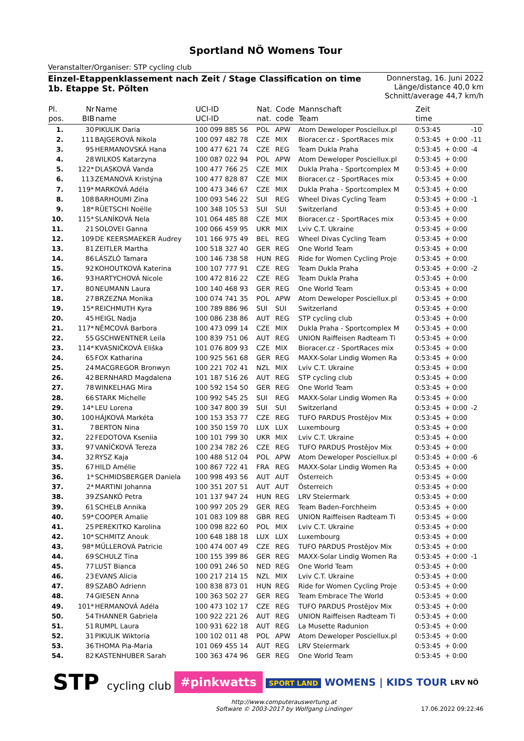Sportland NÖ Womens Tour
Veranstalter/Organiser: STP cycling club
Einzel-Etappenklassement nach Zeit / Stage Classification on time
1b. Etappe St. Pölten
Donnerstag, 16. Juni 2022
Länge/distance 40,0 km
Schnitt/average 44,7 km/h
| Pl. pos. | Nr BIB | Name name | UCI-ID UCI-ID | Nat. nat. | Code code | Mannschaft Team | Zeit time | | |
| --- | --- | --- | --- | --- | --- | --- | --- | --- | --- |
| 1. | 30 | PIKULIK Daria | 100 099 885 56 | POL | APW | Atom Deweloper Posciellux.pl | 0:53:45 | | -10 |
| 2. | 111 | BAJGEROVÁ Nikola | 100 097 482 78 | CZE | MIX | Bioracer.cz - SportRaces mix | 0:53:45 | + 0:00 | -11 |
| 3. | 95 | HERMANOVSKÁ Hana | 100 477 621 74 | CZE | REG | Team Dukla Praha | 0:53:45 | + 0:00 | -4 |
| 4. | 28 | WILKOS Katarzyna | 100 087 022 94 | POL | APW | Atom Deweloper Posciellux.pl | 0:53:45 | + 0:00 | |
| 5. | 122* | DLASKOVÁ Vanda | 100 477 766 25 | CZE | MIX | Dukla Praha - Sportcomplex M | 0:53:45 | + 0:00 | |
| 6. | 113 | ZEMANOVÁ Kristýna | 100 477 828 87 | CZE | MIX | Bioracer.cz - SportRaces mix | 0:53:45 | + 0:00 | |
| 7. | 119* | MARKOVÁ Adéla | 100 473 346 67 | CZE | MIX | Dukla Praha - Sportcomplex M | 0:53:45 | + 0:00 | |
| 8. | 108 | BARHOUMI Zina | 100 093 546 22 | SUI | REG | Wheel Divas Cycling Team | 0:53:45 | + 0:00 | -1 |
| 9. | 18* | RÜETSCHI Noëlle | 100 348 105 53 | SUI | SUI | Switzerland | 0:53:45 | + 0:00 | |
| 10. | 115* | SLANÍKOVÁ Nela | 101 064 485 88 | CZE | MIX | Bioracer.cz - SportRaces mix | 0:53:45 | + 0:00 | |
| 11. | 21 | SOLOVEI Ganna | 100 066 459 95 | UKR | MIX | Lviv C.T. Ukraine | 0:53:45 | + 0:00 | |
| 12. | 109 | DE KEERSMAEKER Audrey | 101 166 975 49 | BEL | REG | Wheel Divas Cycling Team | 0:53:45 | + 0:00 | |
| 13. | 81 | ZEITLER Martha | 100 518 327 40 | GER | REG | One World Team | 0:53:45 | + 0:00 | |
| 14. | 86 | LÁSZLÓ Tamara | 100 146 738 58 | HUN | REG | Ride for Women Cycling Proje | 0:53:45 | + 0:00 | |
| 15. | 92 | KOHOUTKOVÁ Katerina | 100 107 777 91 | CZE | REG | Team Dukla Praha | 0:53:45 | + 0:00 | -2 |
| 16. | 93 | HARTYCHOVÁ Nicole | 100 472 816 22 | CZE | REG | Team Dukla Praha | 0:53:45 | + 0:00 | |
| 17. | 80 | NEUMANN Laura | 100 140 468 93 | GER | REG | One World Team | 0:53:45 | + 0:00 | |
| 18. | 27 | BRZEZNA Monika | 100 074 741 35 | POL | APW | Atom Deweloper Posciellux.pl | 0:53:45 | + 0:00 | |
| 19. | 15* | REICHMUTH Kyra | 100 789 886 96 | SUI | SUI | Switzerland | 0:53:45 | + 0:00 | |
| 20. | 45 | HEIGL Nadja | 100 086 238 86 | AUT | REG | STP cycling club | 0:53:45 | + 0:00 | |
| 21. | 117* | NĚMCOVÁ Barbora | 100 473 099 14 | CZE | MIX | Dukla Praha - Sportcomplex M | 0:53:45 | + 0:00 | |
| 22. | 55 | GSCHWENTNER Leila | 100 839 751 06 | AUT | REG | UNION Raiffeisen Radteam Ti | 0:53:45 | + 0:00 | |
| 23. | 114* | KVASNIČKOVÁ Eliška | 101 076 809 93 | CZE | MIX | Bioracer.cz - SportRaces mix | 0:53:45 | + 0:00 | |
| 24. | 65 | FOX Katharina | 100 925 561 68 | GER | REG | MAXX-Solar Lindig Women Ra | 0:53:45 | + 0:00 | |
| 25. | 24 | MACGREGOR Bronwyn | 100 221 702 41 | NZL | MIX | Lviv C.T. Ukraine | 0:53:45 | + 0:00 | |
| 26. | 42 | BERNHARD Magdalena | 101 187 516 26 | AUT | REG | STP cycling club | 0:53:45 | + 0:00 | |
| 27. | 78 | WINKELHAG Mira | 100 592 154 50 | GER | REG | One World Team | 0:53:45 | + 0:00 | |
| 28. | 66 | STARK Michelle | 100 992 545 25 | SUI | REG | MAXX-Solar Lindig Women Ra | 0:53:45 | + 0:00 | |
| 29. | 14* | LEU Lorena | 100 347 800 39 | SUI | SUI | Switzerland | 0:53:45 | + 0:00 | -2 |
| 30. | 100 | HÁJKOVÁ Markéta | 100 153 353 77 | CZE | REG | TUFO PARDUS Prostějov Mix | 0:53:45 | + 0:00 | |
| 31. | 7 | BERTON Nina | 100 350 159 70 | LUX | LUX | Luxembourg | 0:53:45 | + 0:00 | |
| 32. | 22 | FEDOTOVA Kseniia | 100 101 799 30 | UKR | MIX | Lviv C.T. Ukraine | 0:53:45 | + 0:00 | |
| 33. | 97 | VANÍČKOVÁ Tereza | 100 234 782 26 | CZE | REG | TUFO PARDUS Prostějov Mix | 0:53:45 | + 0:00 | |
| 34. | 32 | RYSZ Kaja | 100 488 512 04 | POL | APW | Atom Deweloper Posciellux.pl | 0:53:45 | + 0:00 | -6 |
| 35. | 67 | HILD Amélie | 100 867 722 41 | FRA | REG | MAXX-Solar Lindig Women Ra | 0:53:45 | + 0:00 | |
| 36. | 1* | SCHMIDSBERGER Daniela | 100 998 493 56 | AUT | AUT | Österreich | 0:53:45 | + 0:00 | |
| 37. | 2* | MARTINI Johanna | 100 351 207 51 | AUT | AUT | Österreich | 0:53:45 | + 0:00 | |
| 38. | 39 | ZSANKÓ Petra | 101 137 947 24 | HUN | REG | LRV Steiermark | 0:53:45 | + 0:00 | |
| 39. | 61 | SCHELB Annika | 100 997 205 29 | GER | REG | Team Baden-Forchheim | 0:53:45 | + 0:00 | |
| 40. | 59* | COOPER Amalie | 101 083 109 88 | GBR | REG | UNION Raiffeisen Radteam Ti | 0:53:45 | + 0:00 | |
| 41. | 25 | PEREKITKO Karolina | 100 098 822 60 | POL | MIX | Lviv C.T. Ukraine | 0:53:45 | + 0:00 | |
| 42. | 10* | SCHMITZ Anouk | 100 648 188 18 | LUX | LUX | Luxembourg | 0:53:45 | + 0:00 | |
| 43. | 98* | MÜLLEROVÁ Patricie | 100 474 007 49 | CZE | REG | TUFO PARDUS Prostějov Mix | 0:53:45 | + 0:00 | |
| 44. | 69 | SCHULZ Tina | 100 155 399 86 | GER | REG | MAXX-Solar Lindig Women Ra | 0:53:45 | + 0:00 | -1 |
| 45. | 77 | LUST Bianca | 100 091 246 50 | NED | REG | One World Team | 0:53:45 | + 0:00 | |
| 46. | 23 | EVANS Alicia | 100 217 214 15 | NZL | MIX | Lviv C.T. Ukraine | 0:53:45 | + 0:00 | |
| 47. | 89 | SZABÓ Adrienn | 100 838 873 01 | HUN | REG | Ride for Women Cycling Proje | 0:53:45 | + 0:00 | |
| 48. | 74 | GIESEN Anna | 100 363 502 27 | GER | REG | Team Embrace The World | 0:53:45 | + 0:00 | |
| 49. | 101* | HERMANOVÁ Adéla | 100 473 102 17 | CZE | REG | TUFO PARDUS Prostějov Mix | 0:53:45 | + 0:00 | |
| 50. | 54 | THANNER Gabriela | 100 922 221 26 | AUT | REG | UNION Raiffeisen Radteam Ti | 0:53:45 | + 0:00 | |
| 51. | 51 | RUMPL Laura | 100 931 622 18 | AUT | REG | La Musette Radunion | 0:53:45 | + 0:00 | |
| 52. | 31 | PIKULIK Wiktoria | 100 102 011 48 | POL | APW | Atom Deweloper Posciellux.pl | 0:53:45 | + 0:00 | |
| 53. | 36 | THOMA Pia-Maria | 101 069 455 14 | AUT | REG | LRV Steiermark | 0:53:45 | + 0:00 | |
| 54. | 82 | KASTENHUBER Sarah | 100 363 474 96 | GER | REG | One World Team | 0:53:45 | + 0:00 | |
STP cycling club
#pinkwatts
SPORT LAND WOMENS | KIDS TOUR
LRV NÖ
http://www.computerauswertung.at
Software © 2003-2017 by Wolfgang Lindinger
17.06.2022 09:22:46